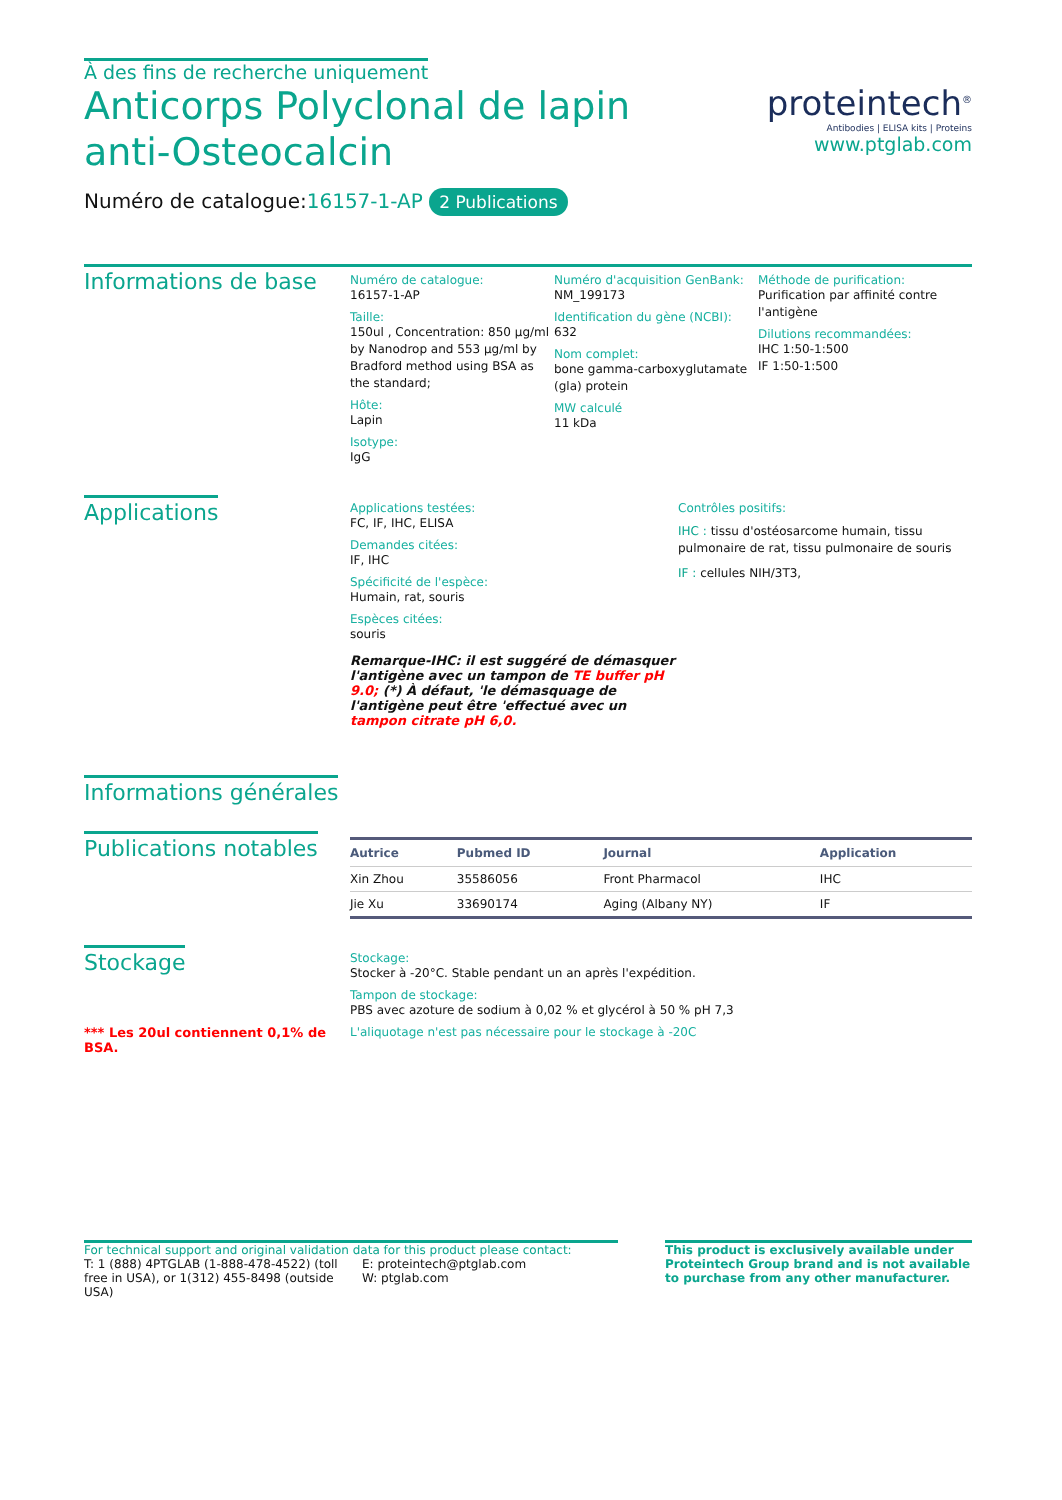À des fins de recherche uniquement
Anticorps Polyclonal de lapin anti-Osteocalcin
proteintech<sup>®</sup>
Antibodies | ELISA kits | Proteins
www.ptglab.com
Numéro de catalogue:16157-1-AP 2 Publications
Informations de base
Numéro de catalogue:
16157-1-AP
Taille:
150ul , Concentration: 850 μg/ml by Nanodrop and 553 μg/ml by Bradford method using BSA as the standard;
Hôte:
Lapin
Isotype:
IgG
Numéro d'acquisition GenBank:
NM_199173
Identification du gène (NCBI):
632
Nom complet:
bone gamma-carboxyglutamate (gla) protein
MW calculé
11 kDa
Méthode de purification:
Purification par affinité contre l'antigène
Dilutions recommandées:
IHC 1:50-1:500
IF 1:50-1:500
Applications
Applications testées:
FC, IF, IHC, ELISA
Demandes citées:
IF, IHC
Spécificité de l'espèce:
Humain, rat, souris
Espèces citées:
souris
Remarque-IHC: il est suggéré de démasquer l'antigène avec un tampon de TE buffer pH 9.0; (*) À défaut, 'le démasquage de l'antigène peut être 'effectué avec un tampon citrate pH 6,0.
Contrôles positifs:
IHC : tissu d'ostéosarcome humain, tissu pulmonaire de rat, tissu pulmonaire de souris
IF : cellules NIH/3T3,
Informations générales
Publications notables
| Autrice | Pubmed ID | Journal | Application |
| --- | --- | --- | --- |
| Xin Zhou | 35586056 | Front Pharmacol | IHC |
| Jie Xu | 33690174 | Aging (Albany NY) | IF |
Stockage
*** Les 20ul contiennent 0,1% de BSA.
Stockage:
Stocker à -20°C. Stable pendant un an après l'expédition.
Tampon de stockage:
PBS avec azoture de sodium à 0,02 % et glycérol à 50 % pH 7,3
L'aliquotage n'est pas nécessaire pour le stockage à -20C
For technical support and original validation data for this product please contact:
T: 1 (888) 4PTGLAB (1-888-478-4522) (toll free in USA), or 1(312) 455-8498 (outside USA)
E: proteintech@ptglab.com
W: ptglab.com
This product is exclusively available under Proteintech Group brand and is not available to purchase from any other manufacturer.